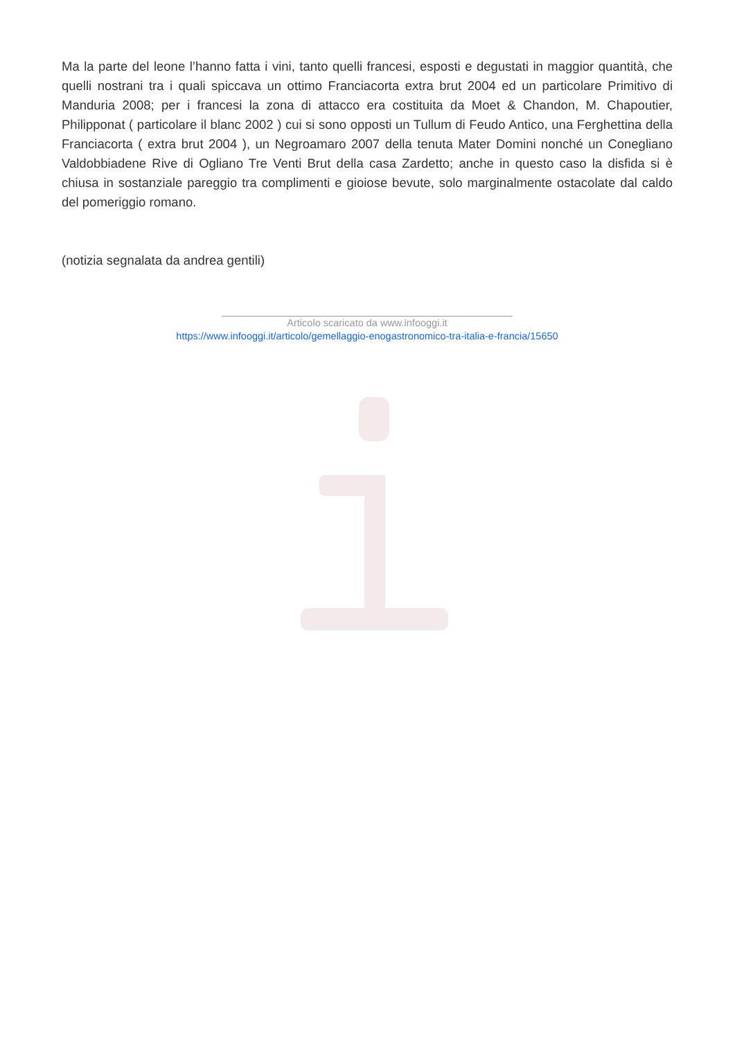Ma la parte del leone l’hanno fatta i vini, tanto quelli francesi, esposti e degustati in maggior quantità, che quelli nostrani tra i quali spiccava un ottimo Franciacorta extra brut 2004 ed un particolare Primitivo di Manduria 2008; per i francesi la zona di attacco era costituita da Moet & Chandon, M. Chapoutier, Philipponat ( particolare il blanc 2002 ) cui si sono opposti un Tullum di Feudo Antico, una Ferghettina della Franciacorta ( extra brut 2004 ), un Negroamaro 2007 della tenuta Mater Domini nonché un Conegliano Valdobbiadene Rive di Ogliano Tre Venti Brut della casa Zardetto; anche in questo caso la disfida si è chiusa in sostanziale pareggio tra complimenti e gioiose bevute, solo marginalmente ostacolate dal caldo del pomeriggio romano.
(notizia segnalata da andrea gentili)
Articolo scaricato da www.infooggi.it
https://www.infooggi.it/articolo/gemellaggio-enogastronomico-tra-italia-e-francia/15650